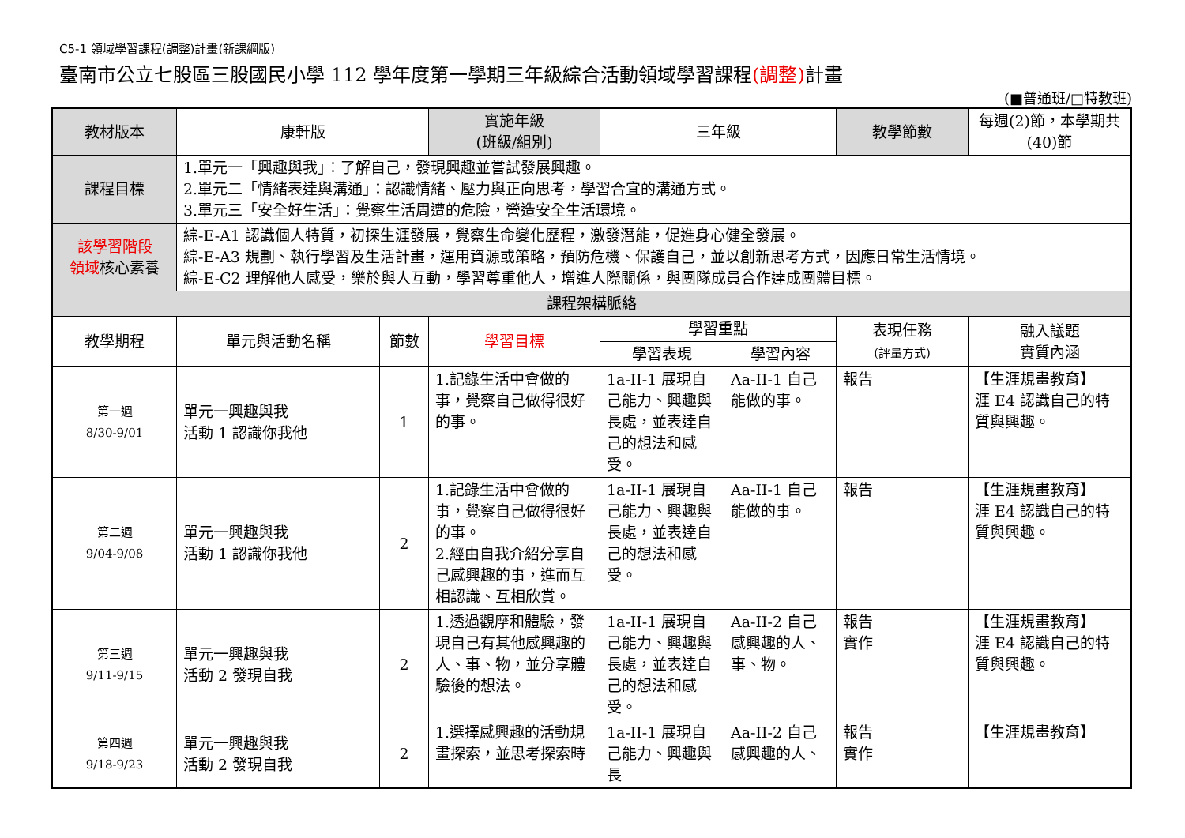C5-1 領域學習課程(調整)計畫(新課綱版)
臺南市公立七股區三股國民小學 112 學年度第一學期三年級綜合活動領域學習課程(調整) 計畫
(■普通班/□特教班)
| 教材版本 | 康軒版 | | 實施年級 (班級/組別) | 三年級 | | 教學節數 | 每週(2)節，本學期共(40)節 |
| 課程目標 | 1.單元一「興趣與我」：了解自己，發現興趣並嘗試發展興趣。 2.單元二「情緒表達與溝通」：認識情緒、壓力與正向思考，學習合宜的溝通方式。 3.單元三「安全好生活」：覺察生活周遭的危險，營造安全生活環境。 | | | | | | |
| 該學習階段 領域 核心素養 | 綜-E-A1 認識個人特質，初探生涯發展，覺察生命變化歷程，激發潛能，促進身心健全發展。 綜-E-A3 規劃、執行學習及生活計畫，運用資源或策略，預防危機、保護自己，並以創新思考方式，因應日常生活情境。 綜-E-C2 理解他人感受，樂於與人互動，學習尊重他人，增進人際關係，與團隊成員合作達成團體目標。 | | | | | | |
| 課程架構脈絡 | | | | | | | |
| 教學期程 | 單元與活動名稱 | 節數 | 學習目標 | 學習重點 | | 表現任務 (評量方式) | 融入議題 實質內涵 |
| | | | | 學習表現 | 學習內容 | | |
| 第一週 8/30-9/01 | 單元一興趣與我 活動 1 認識你我他 | 1 | 1.記錄生活中會做的事，覺察自己做得很好的事。 | 1a-II-1 展現自己能力、興趣與長處，並表達自己的想法和感受。 | Aa-II-1 自己能做的事。 | 報告 | 【生涯規畫教育】 涯 E4 認識自己的特質與興趣。 |
| 第二週 9/04-9/08 | 單元一興趣與我 活動 1 認識你我他 | 2 | 1.記錄生活中會做的事，覺察自己做得很好的事。 2.經由自我介紹分享自己感興趣的事，進而互相認識、互相欣賞。 | 1a-II-1 展現自己能力、興趣與長處，並表達自己的想法和感受。 | Aa-II-1 自己能做的事。 | 報告 | 【生涯規畫教育】 涯 E4 認識自己的特質與興趣。 |
| 第三週 9/11-9/15 | 單元一興趣與我 活動 2 發現自我 | 2 | 1.透過觀摩和體驗，發現自己有其他感興趣的人、事、物，並分享體驗後的想法。 | 1a-II-1 展現自己能力、興趣與長處，並表達自己的想法和感受。 | Aa-II-2 自己感興趣的人、事、物。 | 報告 實作 | 【生涯規畫教育】 涯 E4 認識自己的特質與興趣。 |
| 第四週 9/18-9/23 | 單元一興趣與我 活動 2 發現自我 | 2 | 1.選擇感興趣的活動規畫探索，並思考探索時 | 1a-II-1 展現自己能力、興趣與長 | Aa-II-2 自己感興趣的人、 | 報告 實作 | 【生涯規畫教育】 |